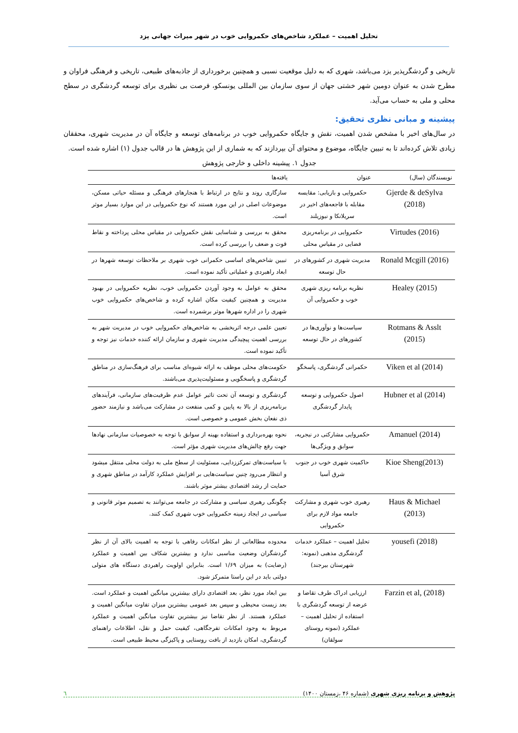تحلیل اهمیت – عملکرد شاخص‌های حکمروایی خوب در شهر میراث جهانی یزد
تاریخی و گردشگرپذیر یزد می‌باشد، شهری که به دلیل موقعیت نسبی و همچنین برخورداری از جاذبه‌های طبیعی، تاریخی و فرهنگی فراوان و مطرح شدن به عنوان دومین شهر خشتی جهان از سوی سازمان بین المللی یونسکو، فرصت بی نظیری برای توسعه گردشگری در سطح محلی و ملی به حساب می‌آید.
پیشینه و مبانی نظری تحقیق:
در سال‌های اخیر با مشخص شدن اهمیت، نقش و جایگاه حکمروایی خوب در برنامه‌های توسعه و جایگاه آن در مدیریت شهری، محققان زیادی تلاش کرده‌اند تا به تبیین جایگاه، موضوع و محتوای آن بپردازند که به شماری از این پژوهش ها در قالب جدول (۱) اشاره شده است.
جدول ۱. پیشینه داخلی و خارجی پژوهش
| نویسندگان (سال) | عنوان | یافته‌ها |
| --- | --- | --- |
| Gjerde & deSylva (2018) | حکمروایی و بازیابی: مقایسه مقابله با فاجعه‌های اخیر در سریلانکا و نیوزیلند | سازگاری روند و نتایج در ارتباط با هنجارهای فرهنگی و مسئله حیاتی مسکن، موضوعات اصلی در این مورد هستند که نوع حکمروایی در این موارد بسیار موثر است. |
| Virtudes (2016) | حکمروایی در برنامه‌ریزی فضایی در مقیاس محلی | محقق به بررسی و شناسایی نقش حکمروایی در مقیاس محلی پرداخته و نقاط قوت و ضعف را بررسی کرده است. |
| Ronald Mcgill (2016) | مدیریت شهری در کشورهای در حال توسعه | تبیین شاخص‌های اساسی حکمرانی خوب شهری بر ملاحظات توسعه شهرها در ابعاد راهبردی و عملیاتی تأکید نموده است. |
| Healey (2015) | نظریه برنامه ریزی شهری خوب و حکمروایی آن | محقق به عوامل به وجود آوردن حکمروایی خوب، نظریه حکمروایی در بهبود مدیریت و همچنین کیفیت مکان اشاره کرده و شاخص‌های حکمروایی خوب شهری را در اداره شهرها موثر برشمرده است. |
| Rotmans & Asslt (2015) | سیاست‌ها و نوآوری‌ها در کشورهای در حال توسعه | تعیین علمی درجه اثربخشی به شاخص‌های حکمروایی خوب در مدیریت شهر به بررسی اهمیت پیچیدگی مدیریت شهری و سازمان ارائه کننده خدمات نیز توجه و تأکید نموده است. |
| Viken et al (2014) | حکمرانی گردشگری، پاسخگو | حکومت‌های محلی موظف به ارائه شیوه‌ای مناسب برای فرهنگ‌سازی در مناطق گردشگری و پاسخگویی و مسئولیت‌پذیری می‌باشند. |
| Hubner et al (2014) | اصول حکمروایی و توسعه پایدار گردشگری | گردشگری و توسعه آن تحت تاثیر عوامل عدم ظرفیت‌های سازمانی، فرآیندهای برنامه‌ریزی از بالا به پایین و کمی منفعت در مشارکت می‌باشد و نیازمند حضور ذی نفعان بخش عمومی و خصوصی است. |
| Amanuel (2014) | حکمروایی مشارکتی در نیجریه، سوابق و ویژگی‌ها | نحوه بهره‌برداری و استفاده بهینه از سوابق با توجه به خصوصیات سازمانی نهادها جهت رفع چالش‌های مدیریت شهری مؤثر است. |
| Kioe Sheng(2013) | حاکمیت شهری خوب در جنوب شرق آسیا | با سیاست‌های تمرکززدایی، مسئولیت از سطح ملی به دولت محلی منتقل میشود و انتظار می‌رود چنین سیاست‌هایی بر افزایش عملکرد کارآمد در مناطق شهری و حمایت از رشد اقتصادی بیشتر موثر باشند. |
| Haus & Michael (2013) | رهبری خوب شهری و مشارکت جامعه مواد لازم برای حکمروایی | چگونگی رهبری سیاسی و مشارکت در جامعه می‌توانند به تصمیم موثر قانونی و سیاسی در ایجاد زمینه حکمروایی خوب شهری کمک کنند. |
| yousefi (2018) | تحلیل اهمیت – عملکرد خدمات گردشگری مذهبی (نمونه: شهرستان بیرجند) | محدوده مطالعاتی از نظر امکانات رفاهی با توجه به اهمیت بالای آن از نظر گردشگران وضعیت مناسبی ندارد و بیشترین شکاف بین اهمیت و عملکرد (رضایت) به میزان ۱/۶۹ است. بنابراین اولویت راهبردی دستگاه های متولی دولتی باید در این راستا متمرکز شود. |
| Farzin et al, (2018) | ارزیابی ادراک طرف تقاضا و عرضه از توسعه گردشگری با استفاده از تحلیل اهمیت – عملکرد (نمونه روستای سولقان) | بین ابعاد مورد نظر، بعد اقتصادی دارای بیشترین میانگین اهمیت و عملکرد است. بعد زیست محیطی و سپس بعد عمومی بیشترین میزان تفاوت میانگین اهمیت و عملکرد هستند. از نظر تقاضا نیز بیشترین تفاوت میانگین اهمیت و عملکرد مربوط به وجود امکانات تفرجگاهی، کیفیت حمل و نقل، اطلاعات راهنمای گردشگری، امکان بازدید از بافت روستایی و پاکیزگی محیط طبیعی است. |
پژوهش و برنامه ریزی شهری (شماره ۴۶ ،زمستان ۱۴۰۰) ٦